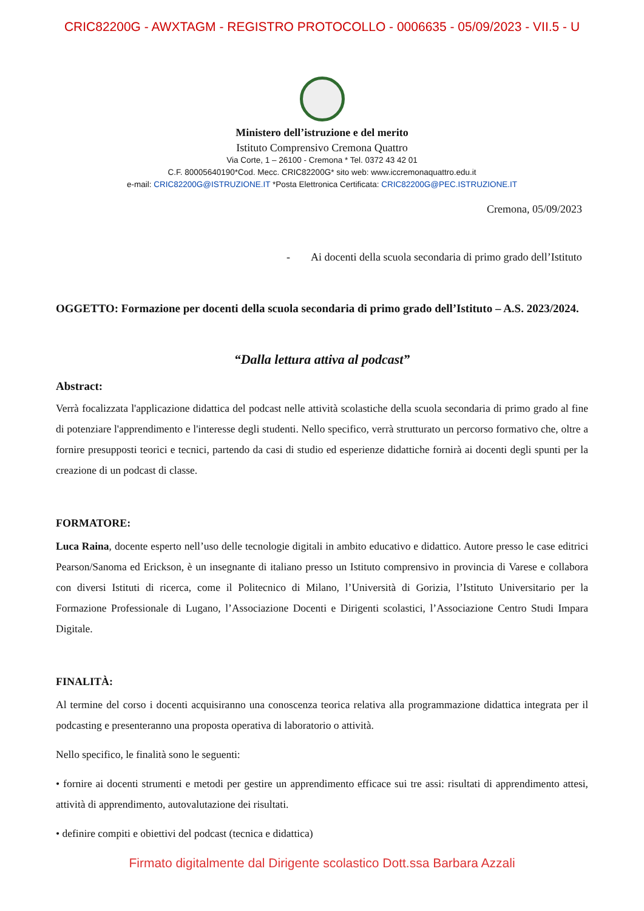CRIC82200G - AWXTAGM - REGISTRO PROTOCOLLO - 0006635 - 05/09/2023 - VII.5 - U
Ministero dell’istruzione e del merito
Istituto Comprensivo Cremona Quattro
Via Corte, 1 – 26100 - Cremona * Tel. 0372 43 42 01
C.F. 80005640190*Cod. Mecc. CRIC82200G* sito web: www.iccremonaquattro.edu.it
e-mail: CRIC82200G@ISTRUZIONE.IT *Posta Elettronica Certificata: CRIC82200G@PEC.ISTRUZIONE.IT
Cremona, 05/09/2023
- Ai docenti della scuola secondaria di primo grado dell’Istituto
OGGETTO: Formazione per docenti della scuola secondaria di primo grado dell’Istituto – A.S. 2023/2024.
“Dalla lettura attiva al podcast”
Abstract:
Verrà focalizzata l'applicazione didattica del podcast nelle attività scolastiche della scuola secondaria di primo grado al fine di potenziare l'apprendimento e l'interesse degli studenti. Nello specifico, verrà strutturato un percorso formativo che, oltre a fornire presupposti teorici e tecnici, partendo da casi di studio ed esperienze didattiche fornirà ai docenti degli spunti per la creazione di un podcast di classe.
FORMATORE:
Luca Raina, docente esperto nell’uso delle tecnologie digitali in ambito educativo e didattico. Autore presso le case editrici Pearson/Sanoma ed Erickson, è un insegnante di italiano presso un Istituto comprensivo in provincia di Varese e collabora con diversi Istituti di ricerca, come il Politecnico di Milano, l’Università di Gorizia, l’Istituto Universitario per la Formazione Professionale di Lugano, l’Associazione Docenti e Dirigenti scolastici, l’Associazione Centro Studi Impara Digitale.
FINALITÀ:
Al termine del corso i docenti acquisiranno una conoscenza teorica relativa alla programmazione didattica integrata per il podcasting e presenteranno una proposta operativa di laboratorio o attività.
Nello specifico, le finalità sono le seguenti:
• fornire ai docenti strumenti e metodi per gestire un apprendimento efficace sui tre assi: risultati di apprendimento attesi, attività di apprendimento, autovalutazione dei risultati.
• definire compiti e obiettivi del podcast (tecnica e didattica)
Firmato digitalmente dal Dirigente scolastico Dott.ssa Barbara Azzali